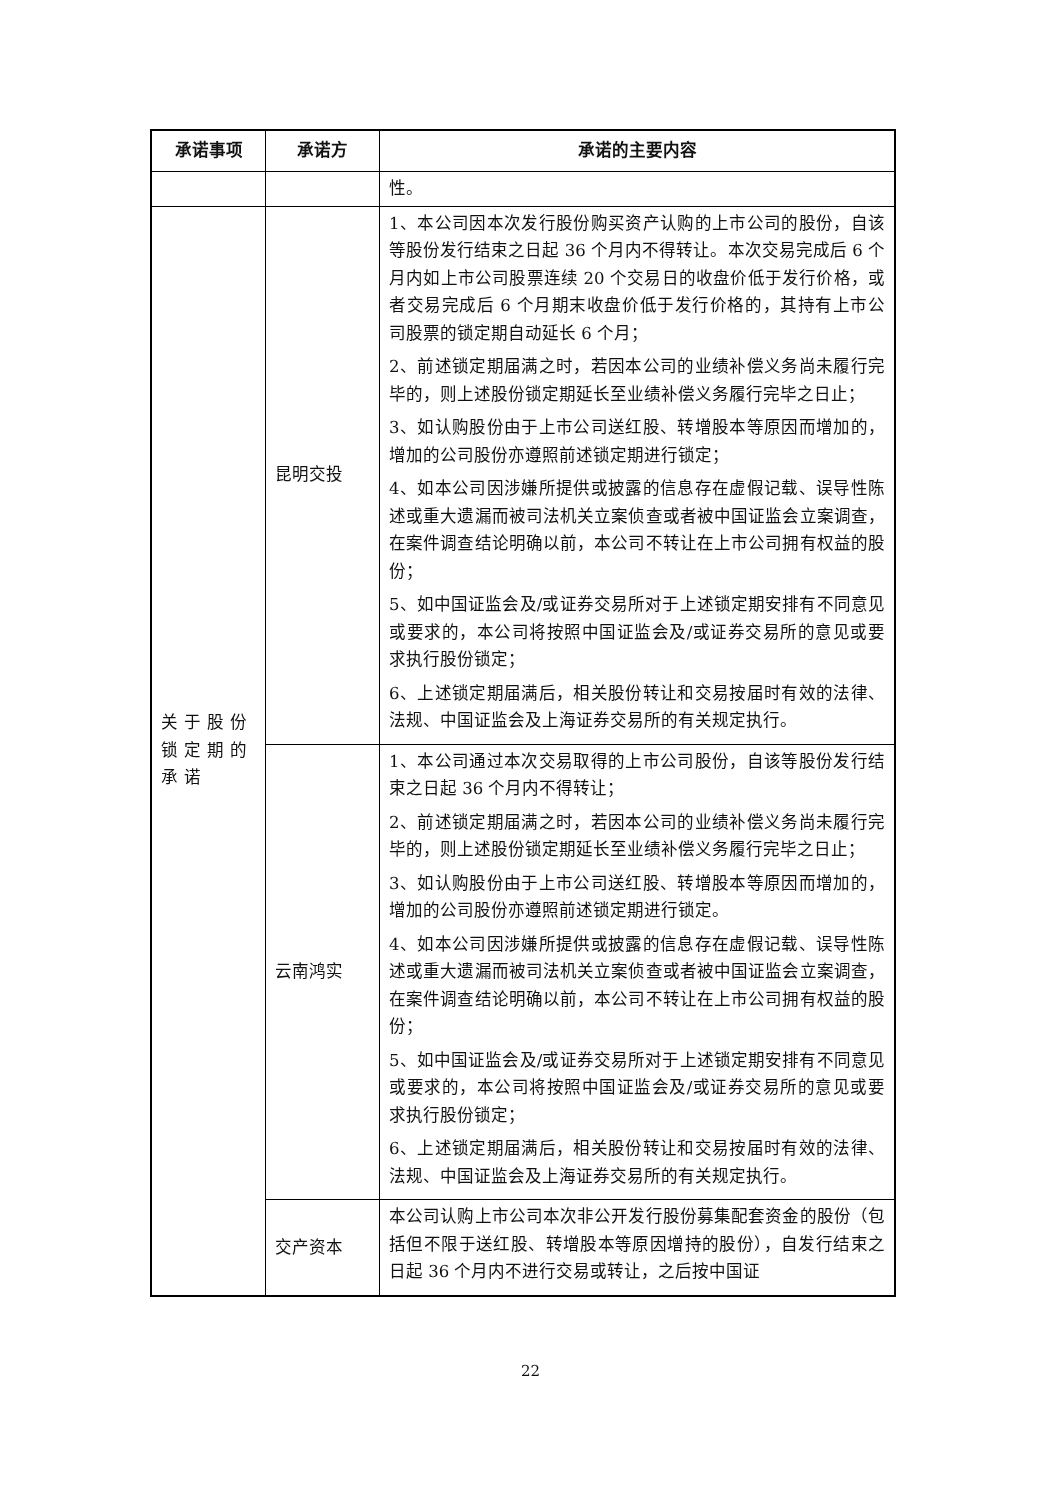| 承诺事项 | 承诺方 | 承诺的主要内容 |
| --- | --- | --- |
| | | 性。 |
| 关于股份锁定期的承诺 | 昆明交投 | 1、本公司因本次发行股份购买资产认购的上市公司的股份，自该等股份发行结束之日起 36 个月内不得转让。本次交易完成后 6 个月内如上市公司股票连续 20 个交易日的收盘价低于发行价格，或者交易完成后 6 个月期末收盘价低于发行价格的，其持有上市公司股票的锁定期自动延长 6 个月； 2、前述锁定期届满之时，若因本公司的业绩补偿义务尚未履行完毕的，则上述股份锁定期延长至业绩补偿义务履行完毕之日止； 3、如认购股份由于上市公司送红股、转增股本等原因而增加的，增加的公司股份亦遵照前述锁定期进行锁定； 4、如本公司因涉嫌所提供或披露的信息存在虚假记载、误导性陈述或重大遗漏而被司法机关立案侦查或者被中国证监会立案调查，在案件调查结论明确以前，本公司不转让在上市公司拥有权益的股份； 5、如中国证监会及/或证券交易所对于上述锁定期安排有不同意见或要求的，本公司将按照中国证监会及/或证券交易所的意见或要求执行股份锁定； 6、上述锁定期届满后，相关股份转让和交易按届时有效的法律、法规、中国证监会及上海证券交易所的有关规定执行。 |
| | 云南鸿实 | 1、本公司通过本次交易取得的上市公司股份，自该等股份发行结束之日起 36 个月内不得转让； 2、前述锁定期届满之时，若因本公司的业绩补偿义务尚未履行完毕的，则上述股份锁定期延长至业绩补偿义务履行完毕之日止； 3、如认购股份由于上市公司送红股、转增股本等原因而增加的，增加的公司股份亦遵照前述锁定期进行锁定。 4、如本公司因涉嫌所提供或披露的信息存在虚假记载、误导性陈述或重大遗漏而被司法机关立案侦查或者被中国证监会立案调查，在案件调查结论明确以前，本公司不转让在上市公司拥有权益的股份； 5、如中国证监会及/或证券交易所对于上述锁定期安排有不同意见或要求的，本公司将按照中国证监会及/或证券交易所的意见或要求执行股份锁定； 6、上述锁定期届满后，相关股份转让和交易按届时有效的法律、法规、中国证监会及上海证券交易所的有关规定执行。 |
| | 交产资本 | 本公司认购上市公司本次非公开发行股份募集配套资金的股份（包括但不限于送红股、转增股本等原因增持的股份），自发行结束之日起 36 个月内不进行交易或转让，之后按中国证 |
22